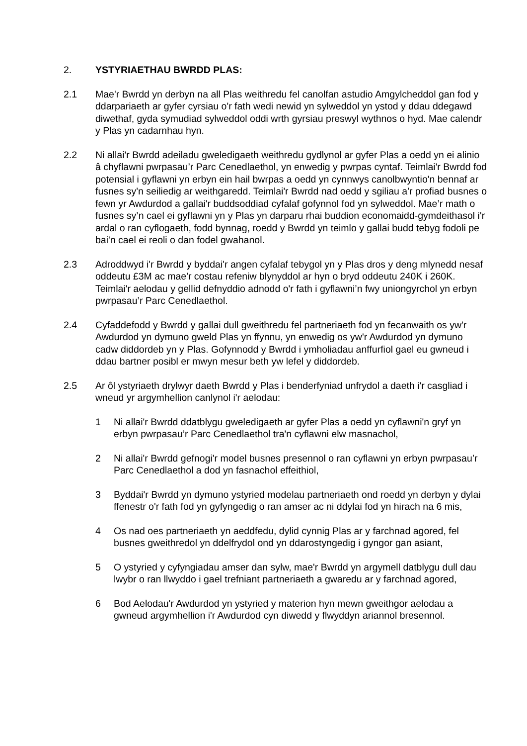2. YSTYRIAETHAU BWRDD PLAS:
2.1 Mae'r Bwrdd yn derbyn na all Plas weithredu fel canolfan astudio Amgylcheddol gan fod y ddarpariaeth ar gyfer cyrsiau o'r fath wedi newid yn sylweddol yn ystod y ddau ddegawd diwethaf, gyda symudiad sylweddol oddi wrth gyrsiau preswyl wythnos o hyd. Mae calendr y Plas yn cadarnhau hyn.
2.2 Ni allai'r Bwrdd adeiladu gweledigaeth weithredu gydlynol ar gyfer Plas a oedd yn ei alinio â chyflawni pwrpasau’r Parc Cenedlaethol, yn enwedig y pwrpas cyntaf. Teimlai'r Bwrdd fod potensial i gyflawni yn erbyn ein hail bwrpas a oedd yn cynnwys canolbwyntio'n bennaf ar fusnes sy'n seiliedig ar weithgaredd. Teimlai'r Bwrdd nad oedd y sgiliau a'r profiad busnes o fewn yr Awdurdod a gallai'r buddsoddiad cyfalaf gofynnol fod yn sylweddol. Mae’r math o fusnes sy’n cael ei gyflawni yn y Plas yn darparu rhai buddion economaidd-gymdeithasol i'r ardal o ran cyflogaeth, fodd bynnag, roedd y Bwrdd yn teimlo y gallai budd tebyg fodoli pe bai'n cael ei reoli o dan fodel gwahanol.
2.3 Adroddwyd i'r Bwrdd y byddai'r angen cyfalaf tebygol yn y Plas dros y deng mlynedd nesaf oddeutu £3M ac mae'r costau refeniw blynyddol ar hyn o bryd oddeutu 240K i 260K. Teimlai'r aelodau y gellid defnyddio adnodd o'r fath i gyflawni’n fwy uniongyrchol yn erbyn pwrpasau’r Parc Cenedlaethol.
2.4 Cyfaddefodd y Bwrdd y gallai dull gweithredu fel partneriaeth fod yn fecanwaith os yw'r Awdurdod yn dymuno gweld Plas yn ffynnu, yn enwedig os yw'r Awdurdod yn dymuno cadw diddordeb yn y Plas. Gofynnodd y Bwrdd i ymholiadau anffurfiol gael eu gwneud i ddau bartner posibl er mwyn mesur beth yw lefel y diddordeb.
2.5 Ar ôl ystyriaeth drylwyr daeth Bwrdd y Plas i benderfyniad unfrydol a daeth i'r casgliad i wneud yr argymhellion canlynol i'r aelodau:
1 Ni allai'r Bwrdd ddatblygu gweledigaeth ar gyfer Plas a oedd yn cyflawni'n gryf yn erbyn pwrpasau’r Parc Cenedlaethol tra'n cyflawni elw masnachol,
2 Ni allai'r Bwrdd gefnogi'r model busnes presennol o ran cyflawni yn erbyn pwrpasau’r Parc Cenedlaethol a dod yn fasnachol effeithiol,
3 Byddai'r Bwrdd yn dymuno ystyried modelau partneriaeth ond roedd yn derbyn y dylai ffenestr o'r fath fod yn gyfyngedig o ran amser ac ni ddylai fod yn hirach na 6 mis,
4 Os nad oes partneriaeth yn aeddfedu, dylid cynnig Plas ar y farchnad agored, fel busnes gweithredol yn ddelfrydol ond yn ddarostyngedig i gyngor gan asiant,
5 O ystyried y cyfyngiadau amser dan sylw, mae'r Bwrdd yn argymell datblygu dull dau lwybr o ran llwyddo i gael trefniant partneriaeth a gwaredu ar y farchnad agored,
6 Bod Aelodau'r Awdurdod yn ystyried y materion hyn mewn gweithgor aelodau a gwneud argymhellion i'r Awdurdod cyn diwedd y flwyddyn ariannol bresennol.